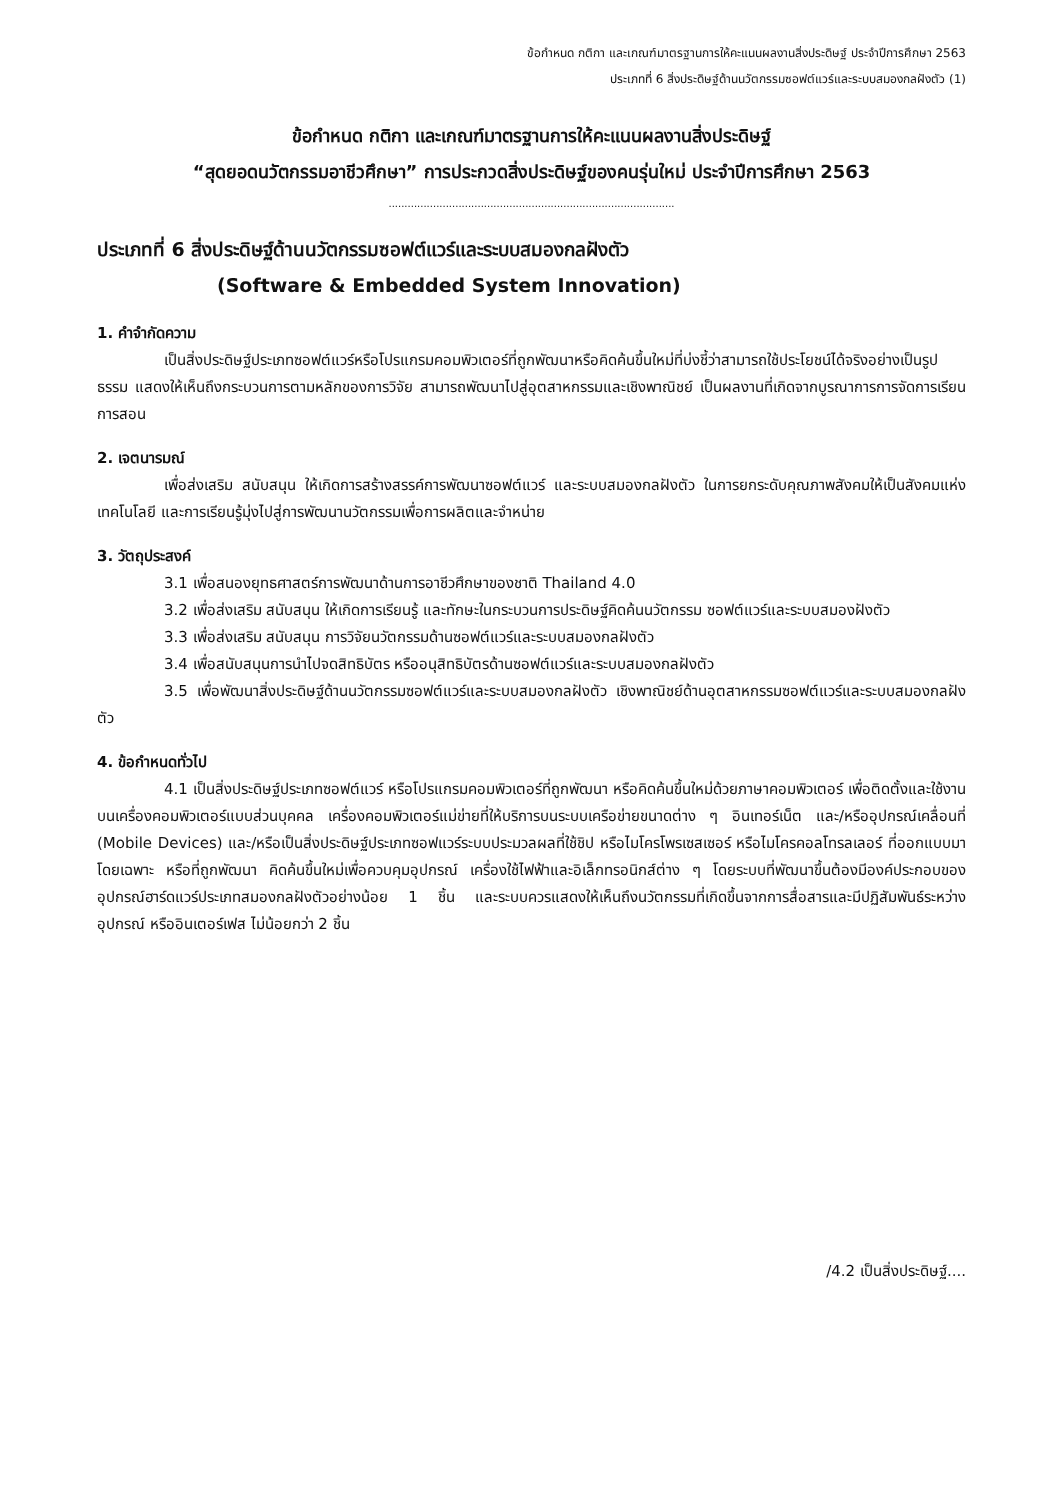ข้อกำหนด กติกา และเกณฑ์มาตรฐานการให้คะแนนผลงานสิ่งประดิษฐ์ ประจำปีการศึกษา 2563
ประเภทที่ 6 สิ่งประดิษฐ์ด้านนวัตกรรมซอฟต์แวร์และระบบสมองกลฝังตัว (1)
ข้อกำหนด กติกา และเกณฑ์มาตรฐานการให้คะแนนผลงานสิ่งประดิษฐ์
“สุดยอดนวัตกรรมอาชีวศึกษา” การประกวดสิ่งประดิษฐ์ของคนรุ่นใหม่ ประจำปีการศึกษา 2563
..........................................................................................
ประเภทที่ 6 สิ่งประดิษฐ์ด้านนวัตกรรมซอฟต์แวร์และระบบสมองกลฝังตัว
(Software & Embedded System Innovation)
1. คำจำกัดความ
เป็นสิ่งประดิษฐ์ประเภทซอฟต์แวร์หรือโปรแกรมคอมพิวเตอร์ที่ถูกพัฒนาหรือคิดค้นขึ้นใหม่ที่บ่งชี้ว่าสามารถใช้ประโยชน์ได้จริงอย่างเป็นรูปธรรม แสดงให้เห็นถึงกระบวนการตามหลักของการวิจัย สามารถพัฒนาไปสู่อุตสาหกรรมและเชิงพาณิชย์ เป็นผลงานที่เกิดจากบูรณาการการจัดการเรียนการสอน
2. เจตนารมณ์
เพื่อส่งเสริม สนับสนุน ให้เกิดการสร้างสรรค์การพัฒนาซอฟต์แวร์ และระบบสมองกลฝังตัว ในการยกระดับคุณภาพสังคมให้เป็นสังคมแห่งเทคโนโลยี และการเรียนรู้มุ่งไปสู่การพัฒนานวัตกรรมเพื่อการผลิตและจำหน่าย
3. วัตถุประสงค์
3.1 เพื่อสนองยุทธศาสตร์การพัฒนาด้านการอาชีวศึกษาของชาติ Thailand 4.0
3.2 เพื่อส่งเสริม สนับสนุน ให้เกิดการเรียนรู้ และทักษะในกระบวนการประดิษฐ์คิดค้นนวัตกรรม ซอฟต์แวร์และระบบสมองฝังตัว
3.3 เพื่อส่งเสริม สนับสนุน การวิจัยนวัตกรรมด้านซอฟต์แวร์และระบบสมองกลฝังตัว
3.4 เพื่อสนับสนุนการนำไปจดสิทธิบัตร หรืออนุสิทธิบัตรด้านซอฟต์แวร์และระบบสมองกลฝังตัว
3.5 เพื่อพัฒนาสิ่งประดิษฐ์ด้านนวัตกรรมซอฟต์แวร์และระบบสมองกลฝังตัว เชิงพาณิชย์ด้านอุตสาหกรรมซอฟต์แวร์และระบบสมองกลฝังตัว
4. ข้อกำหนดทั่วไป
4.1 เป็นสิ่งประดิษฐ์ประเภทซอฟต์แวร์ หรือโปรแกรมคอมพิวเตอร์ที่ถูกพัฒนา หรือคิดค้นขึ้นใหม่ด้วยภาษาคอมพิวเตอร์ เพื่อติดตั้งและใช้งานบนเครื่องคอมพิวเตอร์แบบส่วนบุคคล เครื่องคอมพิวเตอร์แม่ข่ายที่ให้บริการบนระบบเครือข่ายขนาดต่าง ๆ อินเทอร์เน็ต และ/หรืออุปกรณ์เคลื่อนที่ (Mobile Devices) และ/หรือเป็นสิ่งประดิษฐ์ประเภทซอฟแวร์ระบบประมวลผลที่ใช้ชิป หรือไมโครโพรเซสเซอร์ หรือไมโครคอลโทรลเลอร์ ที่ออกแบบมาโดยเฉพาะ หรือที่ถูกพัฒนา คิดค้นขึ้นใหม่เพื่อควบคุมอุปกรณ์ เครื่องใช้ไฟฟ้าและอิเล็กทรอนิกส์ต่าง ๆ โดยระบบที่พัฒนาขึ้นต้องมีองค์ประกอบของอุปกรณ์ฮาร์ดแวร์ประเภทสมองกลฝังตัวอย่างน้อย 1 ชิ้น และระบบควรแสดงให้เห็นถึงนวัตกรรมที่เกิดขึ้นจากการสื่อสารและมีปฏิสัมพันธ์ระหว่างอุปกรณ์ หรืออินเตอร์เฟส ไม่น้อยกว่า 2 ชิ้น
/4.2 เป็นสิ่งประดิษฐ์....